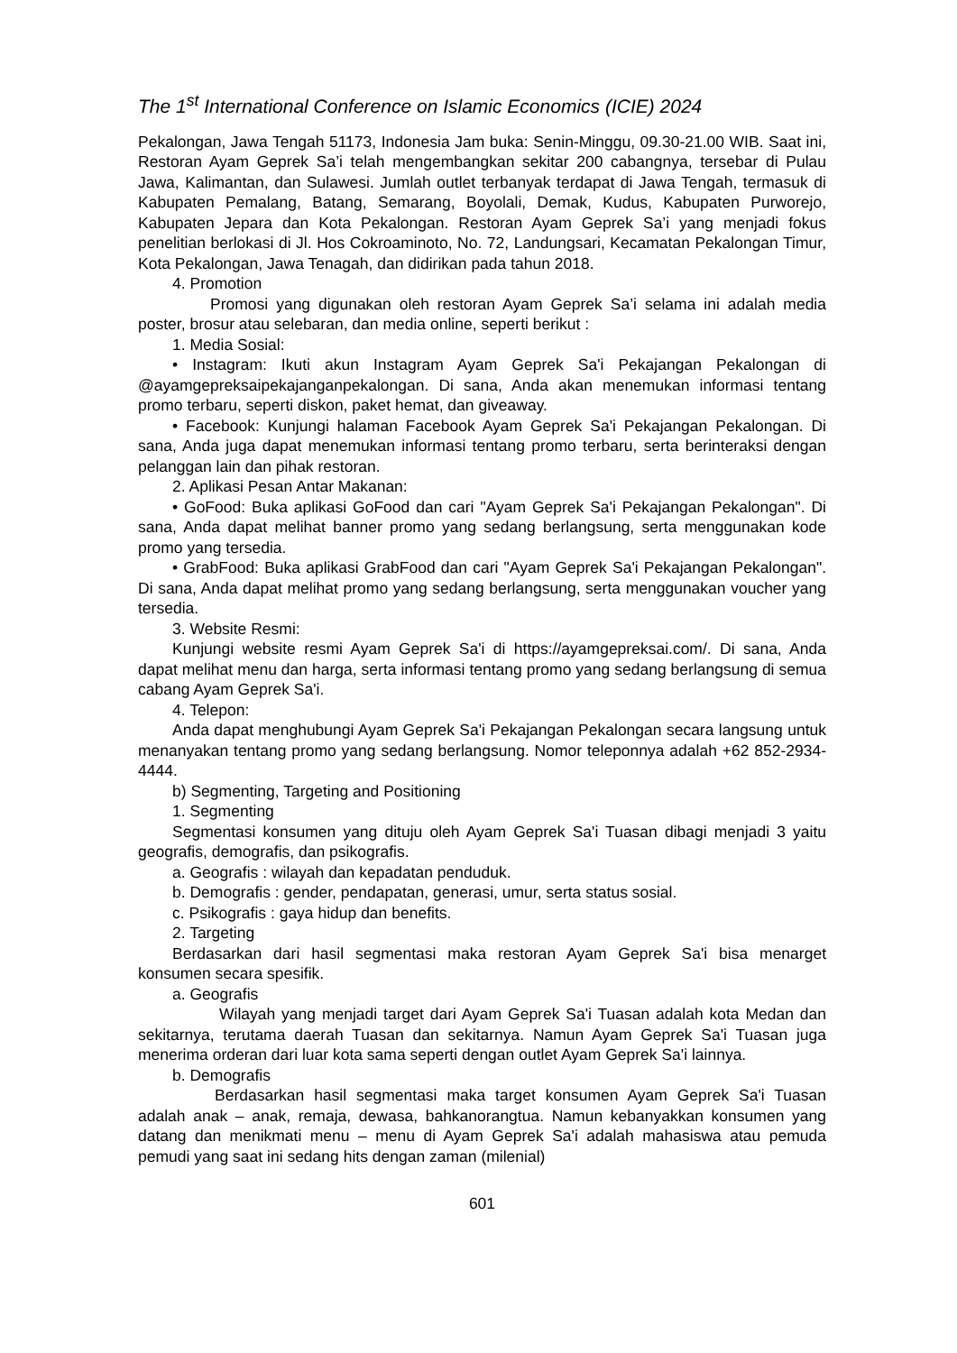The 1<sup>st</sup> International Conference on Islamic Economics (ICIE) 2024
Pekalongan, Jawa Tengah 51173, Indonesia Jam buka: Senin-Minggu, 09.30-21.00 WIB. Saat ini, Restoran Ayam Geprek Sa’i telah mengembangkan sekitar 200 cabangnya, tersebar di Pulau Jawa, Kalimantan, dan Sulawesi. Jumlah outlet terbanyak terdapat di Jawa Tengah, termasuk di Kabupaten Pemalang, Batang, Semarang, Boyolali, Demak, Kudus, Kabupaten Purworejo, Kabupaten Jepara dan Kota Pekalongan. Restoran Ayam Geprek Sa’i yang menjadi fokus penelitian berlokasi di Jl. Hos Cokroaminoto, No. 72, Landungsari, Kecamatan Pekalongan Timur, Kota Pekalongan, Jawa Tenagah, dan didirikan pada tahun 2018.
4. Promotion
Promosi yang digunakan oleh restoran Ayam Geprek Sa’i selama ini adalah media poster, brosur atau selebaran, dan media online, seperti berikut :
1. Media Sosial:
• Instagram: Ikuti akun Instagram Ayam Geprek Sa'i Pekajangan Pekalongan di @ayamgepreksaipekajanganpekalongan. Di sana, Anda akan menemukan informasi tentang promo terbaru, seperti diskon, paket hemat, dan giveaway.
• Facebook: Kunjungi halaman Facebook Ayam Geprek Sa'i Pekajangan Pekalongan. Di sana, Anda juga dapat menemukan informasi tentang promo terbaru, serta berinteraksi dengan pelanggan lain dan pihak restoran.
2. Aplikasi Pesan Antar Makanan:
• GoFood: Buka aplikasi GoFood dan cari "Ayam Geprek Sa'i Pekajangan Pekalongan". Di sana, Anda dapat melihat banner promo yang sedang berlangsung, serta menggunakan kode promo yang tersedia.
• GrabFood: Buka aplikasi GrabFood dan cari "Ayam Geprek Sa'i Pekajangan Pekalongan". Di sana, Anda dapat melihat promo yang sedang berlangsung, serta menggunakan voucher yang tersedia.
3. Website Resmi:
Kunjungi website resmi Ayam Geprek Sa'i di https://ayamgepreksai.com/. Di sana, Anda dapat melihat menu dan harga, serta informasi tentang promo yang sedang berlangsung di semua cabang Ayam Geprek Sa'i.
4. Telepon:
Anda dapat menghubungi Ayam Geprek Sa'i Pekajangan Pekalongan secara langsung untuk menanyakan tentang promo yang sedang berlangsung. Nomor teleponnya adalah +62 852-2934-4444.
b) Segmenting, Targeting and Positioning
1. Segmenting
Segmentasi konsumen yang dituju oleh Ayam Geprek Sa'i Tuasan dibagi menjadi 3 yaitu geografis, demografis, dan psikografis.
a. Geografis : wilayah dan kepadatan penduduk.
b. Demografis : gender, pendapatan, generasi, umur, serta status sosial.
c. Psikografis : gaya hidup dan benefits.
2. Targeting
Berdasarkan dari hasil segmentasi maka restoran Ayam Geprek Sa'i bisa menarget konsumen secara spesifik.
a. Geografis
Wilayah yang menjadi target dari Ayam Geprek Sa'i Tuasan adalah kota Medan dan sekitarnya, terutama daerah Tuasan dan sekitarnya. Namun Ayam Geprek Sa'i Tuasan juga menerima orderan dari luar kota sama seperti dengan outlet Ayam Geprek Sa'i lainnya.
b. Demografis
Berdasarkan hasil segmentasi maka target konsumen Ayam Geprek Sa'i Tuasan adalah anak – anak, remaja, dewasa, bahkanorangtua. Namun kebanyakkan konsumen yang datang dan menikmati menu – menu di Ayam Geprek Sa'i adalah mahasiswa atau pemuda pemudi yang saat ini sedang hits dengan zaman (milenial)
601